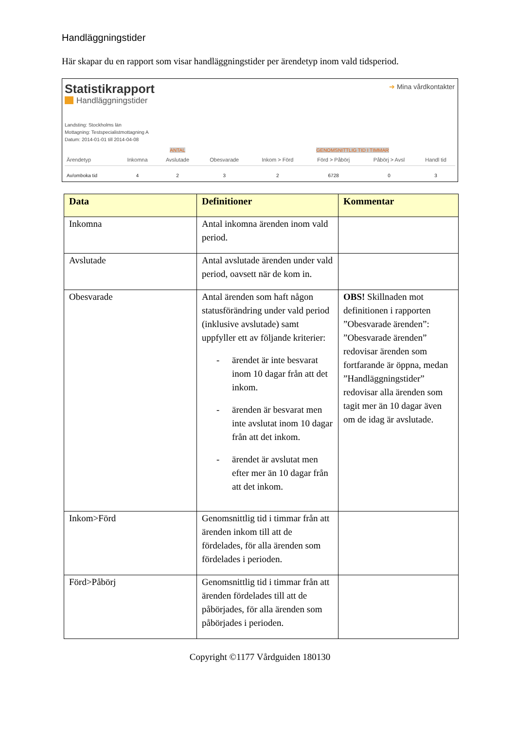Handläggningstider
Här skapar du en rapport som visar handläggningstider per ärendetyp inom vald tidsperiod.
➔ Mina vårdkontakter
Statistikrapport
Handläggningstider
Landsting: Stockholms län
Mottagning: Testspecialistmottagning A
Datum: 2014-01-01 till 2014-04-08
| | | ANTAL | | GENOMSNITTLIG TID I TIMMAR | | | |
| Ärendetyp | Inkomna | Avslutade | Obesvarade | Inkom > Förd | Förd > Påbörj | Påbörj > Avsl | Handl tid |
| Av/omboka tid | 4 | 2 | 3 | 2 | 6728 | 0 | 3 |
| Data | Definitioner | Kommentar |
| --- | --- | --- |
| Inkomna | Antal inkomna ärenden inom vald period. | |
| Avslutade | Antal avslutade ärenden under vald period, oavsett när de kom in. | |
| Obesvarade | Antal ärenden som haft någon statusförändring under vald period (inklusive avslutade) samt uppfyller ett av följande kriterier: - ärendet är inte besvarat inom 10 dagar från att det inkom. - ärenden är besvarat men inte avslutat inom 10 dagar från att det inkom. - ärendet är avslutat men efter mer än 10 dagar från att det inkom. | OBS! Skillnaden mot definitionen i rapporten ”Obesvarade ärenden”: ”Obesvarade ärenden” redovisar ärenden som fortfarande är öppna, medan ”Handläggningstider” redovisar alla ärenden som tagit mer än 10 dagar även om de idag är avslutade. |
| Inkom>Förd | Genomsnittlig tid i timmar från att ärenden inkom till att de fördelades, för alla ärenden som fördelades i perioden. | |
| Förd>Påbörj | Genomsnittlig tid i timmar från att ärenden fördelades till att de påbörjades, för alla ärenden som påbörjades i perioden. | |
Copyright ©1177 Vårdguiden 180130